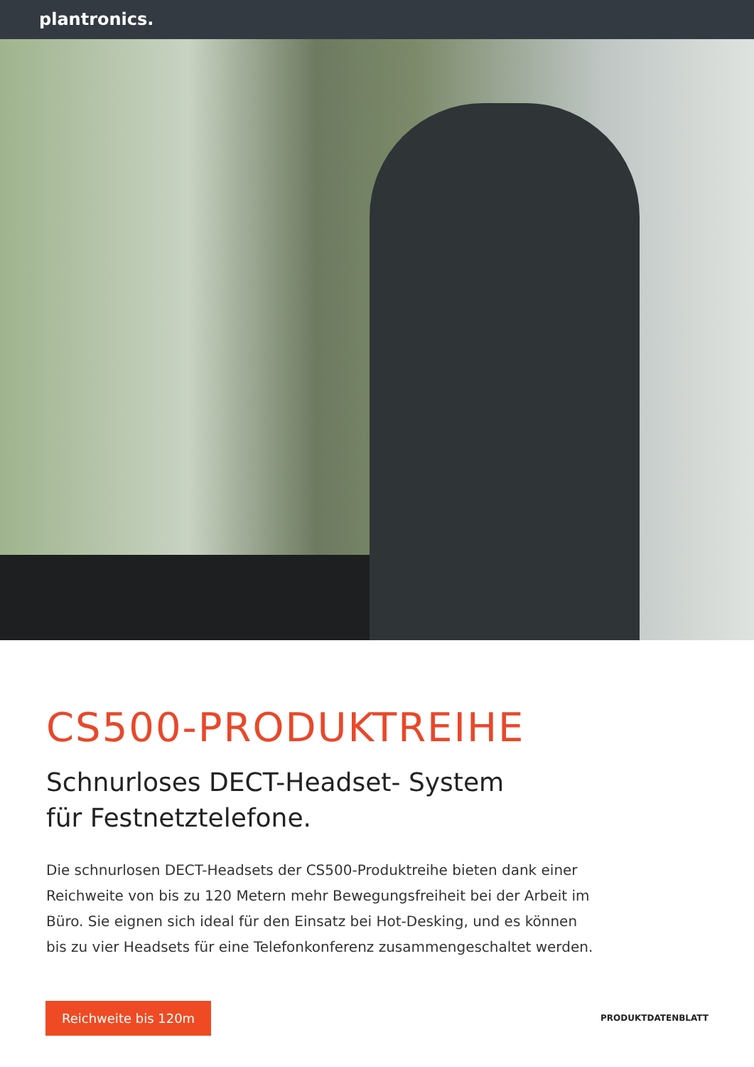plantronics.
CS500-PRODUKTREIHE
Schnurloses DECT-Headset- System
für Festnetztelefone.
Die schnurlosen DECT-Headsets der CS500-Produktreihe bieten dank einer Reichweite von bis zu 120 Metern mehr Bewegungsfreiheit bei der Arbeit im Büro. Sie eignen sich ideal für den Einsatz bei Hot-Desking, und es können bis zu vier Headsets für eine Telefonkonferenz zusammengeschaltet werden.
Reichweite bis 120m
PRODUKTDATENBLATT